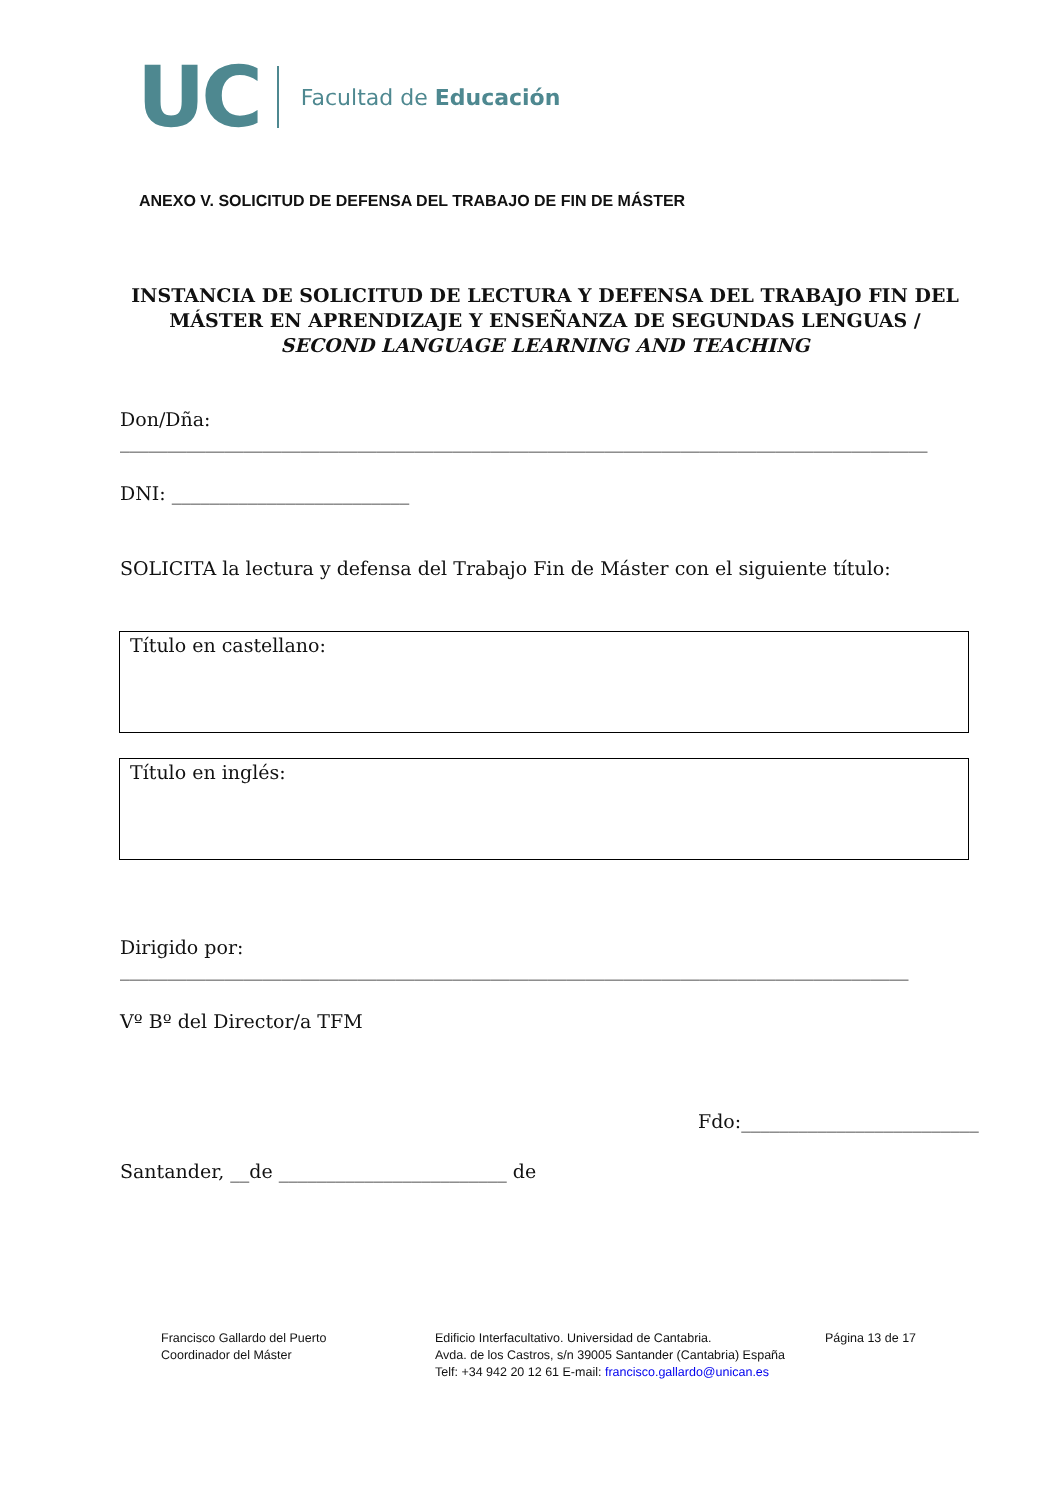UC
Facultad de Educación
ANEXO V. SOLICITUD DE DEFENSA DEL TRABAJO DE FIN DE MÁSTER
INSTANCIA DE SOLICITUD DE LECTURA Y DEFENSA DEL TRABAJO FIN DEL MÁSTER EN APRENDIZAJE Y ENSEÑANZA DE SEGUNDAS LENGUAS / SECOND LANGUAGE LEARNING AND TEACHING
Don/Dña:
_____________________________________________________________________________________
DNI: _________________________
SOLICITA la lectura y defensa del Trabajo Fin de Máster con el siguiente título:
Título en castellano:
Título en inglés:
Dirigido por:
___________________________________________________________________________________
Vº Bº del Director/a TFM
Fdo:_________________________
Santander, __de ________________________ de
Francisco Gallardo del Puerto
Coordinador del Máster
Edificio Interfacultativo. Universidad de Cantabria.
Avda. de los Castros, s/n 39005 Santander (Cantabria) España
Telf: +34 942 20 12 61 E-mail: francisco.gallardo@unican.es
Página 13 de 17